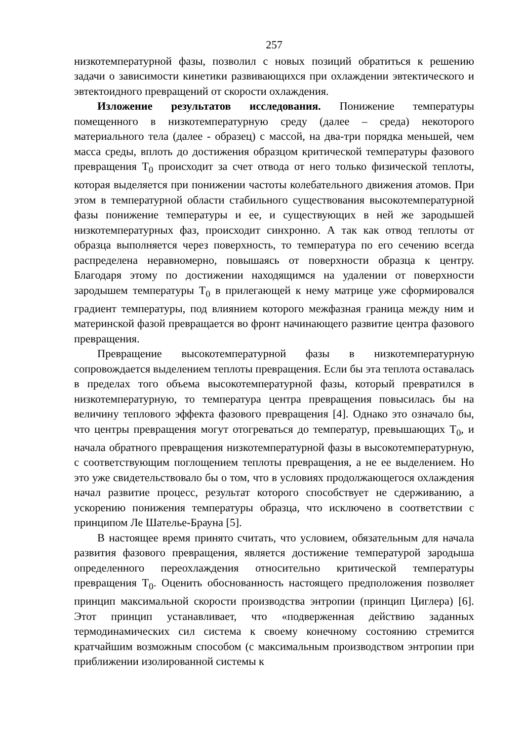257
низкотемпературной фазы, позволил с новых позиций обратиться к решению задачи о зависимости кинетики развивающихся при охлаждении эвтектического и эвтектоидного превращений от скорости охлаждения.
Изложение результатов исследования. Понижение температуры помещенного в низкотемпературную среду (далее – среда) некоторого материального тела (далее - образец) с массой, на два-три порядка меньшей, чем масса среды, вплоть до достижения образцом критической температуры фазового превращения T<sub>0</sub> происходит за счет отвода от него только физической теплоты, которая выделяется при понижении частоты колебательного движения атомов. При этом в температурной области стабильного существования высокотемпературной фазы понижение температуры и ее, и существующих в ней же зародышей низкотемпературных фаз, происходит синхронно. А так как отвод теплоты от образца выполняется через поверхность, то температура по его сечению всегда распределена неравномерно, повышаясь от поверхности образца к центру. Благодаря этому по достижении находящимся на удалении от поверхности зародышем температуры T<sub>0</sub> в прилегающей к нему матрице уже сформировался градиент температуры, под влиянием которого межфазная граница между ним и материнской фазой превращается во фронт начинающего развитие центра фазового превращения.
Превращение высокотемпературной фазы в низкотемпературную сопровождается выделением теплоты превращения. Если бы эта теплота оставалась в пределах того объема высокотемпературной фазы, который превратился в низкотемпературную, то температура центра превращения повысилась бы на величину теплового эффекта фазового превращения [4]. Однако это означало бы, что центры превращения могут отогреваться до температур, превышающих T<sub>0</sub>, и начала обратного превращения низкотемпературной фазы в высокотемпературную, с соответствующим поглощением теплоты превращения, а не ее выделением. Но это уже свидетельствовало бы о том, что в условиях продолжающегося охлаждения начал развитие процесс, результат которого способствует не сдерживанию, а ускорению понижения температуры образца, что исключено в соответствии с принципом Ле Шателье-Брауна [5].
В настоящее время принято считать, что условием, обязательным для начала развития фазового превращения, является достижение температурой зародыша определенного переохлаждения относительно критической температуры превращения T<sub>0</sub>. Оценить обоснованность настоящего предположения позволяет принцип максимальной скорости производства энтропии (принцип Циглера) [6]. Этот принцип устанавливает, что «подверженная действию заданных термодинамических сил система к своему конечному состоянию стремится кратчайшим возможным способом (с максимальным производством энтропии при приближении изолированной системы к